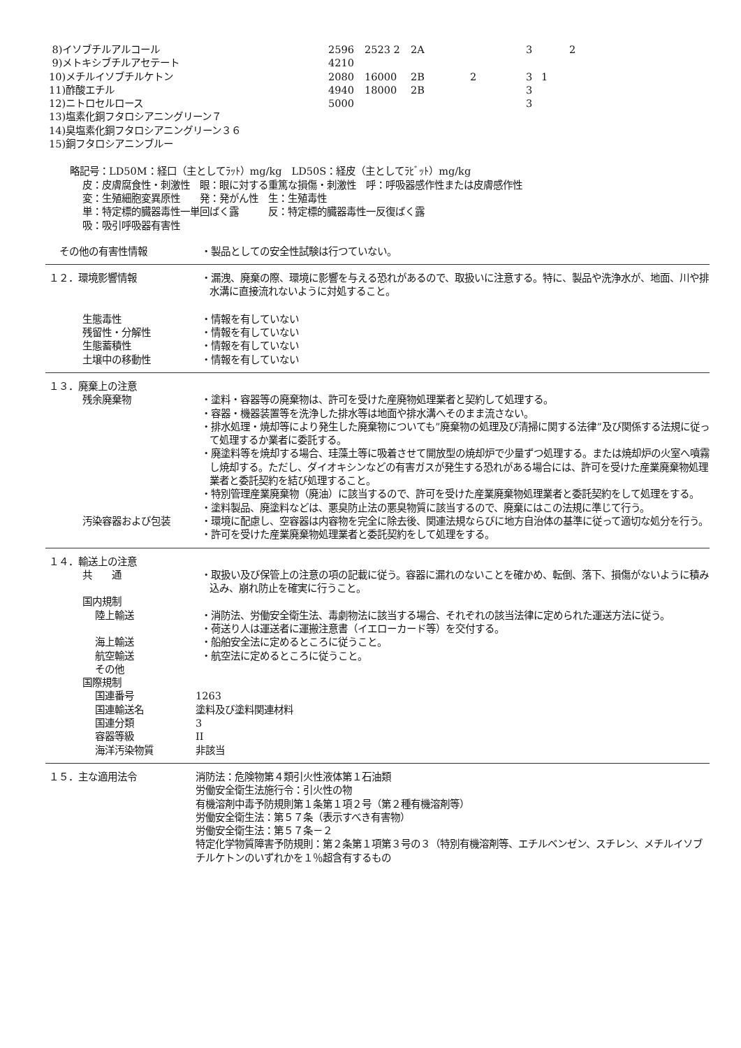| 8)イソブチルアルコール | 2596 | 2523 2 | 2A | | 3 | | 2 |
| 9)メトキシブチルアセテート | 4210 | | | | | | |
| 10)メチルイソブチルケトン | 2080 | 16000 | 2B | 2 | 3 | 1 | |
| 11)酢酸エチル | 4940 | 18000 | 2B | | 3 | | |
| 12)ニトロセルロース | 5000 | | | | 3 | | |
| 13)塩素化銅フタロシアニングリーン７ | | | | | | | |
| 14)臭塩素化銅フタロシアニングリーン３６ | | | | | | | |
| 15)銅フタロシアニンブルー | | | | | | | |
略記号：LD50M：経口（主としてﾗｯﾄ）mg/kg　LD50S：経皮（主としてﾗﾋﾞｯﾄ）mg/kg
皮：皮膚腐食性・刺激性　眼：眼に対する重篤な損傷・刺激性　呼：呼吸器感作性または皮膚感作性
変：生殖細胞変異原性　　発：発がん性　生：生殖毒性
単：特定標的臓器毒性一単回ばく露　　　反：特定標的臓器毒性一反復ばく露
吸：吸引呼吸器有害性
その他の有害性情報 ・製品としての安全性試験は行つていない。
１２．環境影響情報 ・漏洩、廃棄の際、環境に影響を与える恐れがあるので、取扱いに注意する。特に、製品や洗浄水が、地面、川や排水溝に直接流れないように対処すること。
生態毒性 ・情報を有していない
残留性・分解性 ・情報を有していない
生態蓄積性 ・情報を有していない
土壌中の移動性 ・情報を有していない
１３．廃棄上の注意
残余廃棄物 ・塗料・容器等の廃棄物は、許可を受けた産廃物処理業者と契約して処理する。
・容器・機器装置等を洗浄した排水等は地面や排水溝へそのまま流さない。
・排水処理・焼却等により発生した廃棄物についても”廃棄物の処理及び清掃に関する法律”及び関係する法規に従って処理するか業者に委託する。
・廃塗料等を焼却する場合、珪藻土等に吸着させて開放型の焼却炉で少量ずつ処理する。または焼却炉の火室へ噴霧し焼却する。ただし、ダイオキシンなどの有害ガスが発生する恐れがある場合には、許可を受けた産業廃棄物処理業者と委託契約を結び処理すること。
・特別管理産業廃棄物（廃油）に該当するので、許可を受けた産業廃棄物処理業者と委託契約をして処理をする。
・塗料製品、廃塗料などは、悪臭防止法の悪臭物質に該当するので、廃棄にはこの法規に準じて行う。
汚染容器および包装 ・環境に配慮し、空容器は内容物を完全に除去後、関連法規ならびに地方自治体の基準に従って適切な処分を行う。
・許可を受けた産業廃棄物処理業者と委託契約をして処理をする。
１４．輸送上の注意
共　　通 ・取扱い及び保管上の注意の項の記載に従う。容器に漏れのないことを確かめ、転倒、落下、損傷がないように積み込み、崩れ防止を確実に行うこと。
国内規制
陸上輸送 ・消防法、労働安全衛生法、毒劇物法に該当する場合、それぞれの該当法律に定められた運送方法に従う。
・荷送り人は運送者に運搬注意書（イエローカード等）を交付する。
海上輸送 ・船舶安全法に定めるところに従うこと。
航空輸送 ・航空法に定めるところに従うこと。
その他
国際規制
国連番号 1263
国連輸送名 塗料及び塗料関連材料
国連分類 3
容器等級 II
海洋汚染物質 非該当
１５．主な適用法令 消防法：危険物第４類引火性液体第１石油類
労働安全衛生法施行令：引火性の物
有機溶剤中毒予防規則第１条第１項２号（第２種有機溶剤等）
労働安全衛生法：第５７条（表示すべき有害物）
労働安全衛生法：第５７条－２
特定化学物質障害予防規則：第２条第１項第３号の３（特別有機溶剤等、エチルベンゼン、スチレン、メチルイソブチルケトンのいずれかを１％超含有するもの